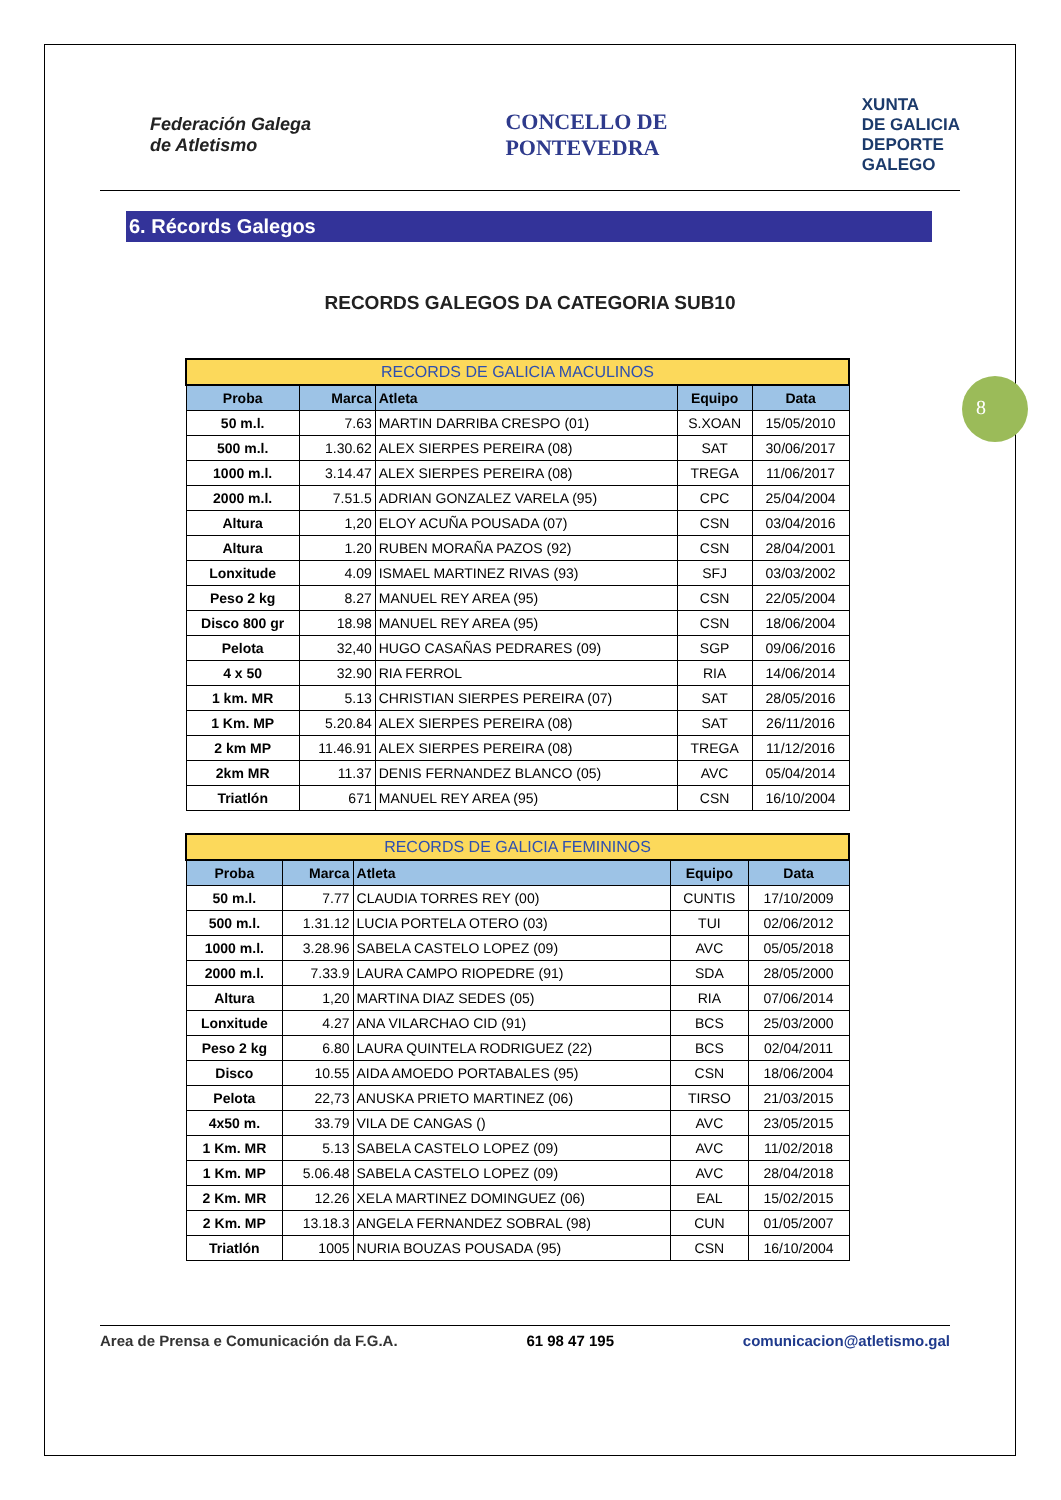8
Federación Galega
de Atletismo
CONCELLO DE
PONTEVEDRA
XUNTA
DE GALICIA
DEPORTE
GALEGO
6. Récords Galegos
RECORDS GALEGOS DA CATEGORIA SUB10
| RECORDS DE GALICIA MACULINOS | | | | |
| --- | --- | --- | --- | --- |
| Proba | Marca | Atleta | Equipo | Data |
| 50 m.l. | 7.63 | MARTIN DARRIBA CRESPO (01) | S.XOAN | 15/05/2010 |
| 500 m.l. | 1.30.62 | ALEX SIERPES PEREIRA (08) | SAT | 30/06/2017 |
| 1000 m.l. | 3.14.47 | ALEX SIERPES PEREIRA (08) | TREGA | 11/06/2017 |
| 2000 m.l. | 7.51.5 | ADRIAN GONZALEZ VARELA (95) | CPC | 25/04/2004 |
| Altura | 1,20 | ELOY ACUÑA POUSADA (07) | CSN | 03/04/2016 |
| Altura | 1.20 | RUBEN MORAÑA PAZOS (92) | CSN | 28/04/2001 |
| Lonxitude | 4.09 | ISMAEL MARTINEZ RIVAS (93) | SFJ | 03/03/2002 |
| Peso 2 kg | 8.27 | MANUEL REY AREA (95) | CSN | 22/05/2004 |
| Disco 800 gr | 18.98 | MANUEL REY AREA (95) | CSN | 18/06/2004 |
| Pelota | 32,40 | HUGO CASAÑAS PEDRARES (09) | SGP | 09/06/2016 |
| 4 x 50 | 32.90 | RIA FERROL | RIA | 14/06/2014 |
| 1 km. MR | 5.13 | CHRISTIAN SIERPES PEREIRA (07) | SAT | 28/05/2016 |
| 1 Km. MP | 5.20.84 | ALEX SIERPES PEREIRA (08) | SAT | 26/11/2016 |
| 2 km MP | 11.46.91 | ALEX SIERPES PEREIRA (08) | TREGA | 11/12/2016 |
| 2km MR | 11.37 | DENIS FERNANDEZ BLANCO (05) | AVC | 05/04/2014 |
| Triatlón | 671 | MANUEL REY AREA (95) | CSN | 16/10/2004 |
| RECORDS DE GALICIA FEMININOS | | | | |
| --- | --- | --- | --- | --- |
| Proba | Marca | Atleta | Equipo | Data |
| 50 m.l. | 7.77 | CLAUDIA TORRES REY (00) | CUNTIS | 17/10/2009 |
| 500 m.l. | 1.31.12 | LUCIA PORTELA OTERO (03) | TUI | 02/06/2012 |
| 1000 m.l. | 3.28.96 | SABELA CASTELO LOPEZ (09) | AVC | 05/05/2018 |
| 2000 m.l. | 7.33.9 | LAURA CAMPO RIOPEDRE (91) | SDA | 28/05/2000 |
| Altura | 1,20 | MARTINA DIAZ SEDES (05) | RIA | 07/06/2014 |
| Lonxitude | 4.27 | ANA VILARCHAO CID (91) | BCS | 25/03/2000 |
| Peso 2 kg | 6.80 | LAURA QUINTELA RODRIGUEZ (22) | BCS | 02/04/2011 |
| Disco | 10.55 | AIDA AMOEDO PORTABALES (95) | CSN | 18/06/2004 |
| Pelota | 22,73 | ANUSKA PRIETO MARTINEZ (06) | TIRSO | 21/03/2015 |
| 4x50 m. | 33.79 | VILA DE CANGAS () | AVC | 23/05/2015 |
| 1 Km. MR | 5.13 | SABELA CASTELO LOPEZ (09) | AVC | 11/02/2018 |
| 1 Km. MP | 5.06.48 | SABELA CASTELO LOPEZ (09) | AVC | 28/04/2018 |
| 2 Km. MR | 12.26 | XELA MARTINEZ DOMINGUEZ (06) | EAL | 15/02/2015 |
| 2 Km. MP | 13.18.3 | ANGELA FERNANDEZ SOBRAL (98) | CUN | 01/05/2007 |
| Triatlón | 1005 | NURIA BOUZAS POUSADA (95) | CSN | 16/10/2004 |
Area de Prensa e Comunicación da F.G.A. 61 98 47 195 comunicacion@atletismo.gal